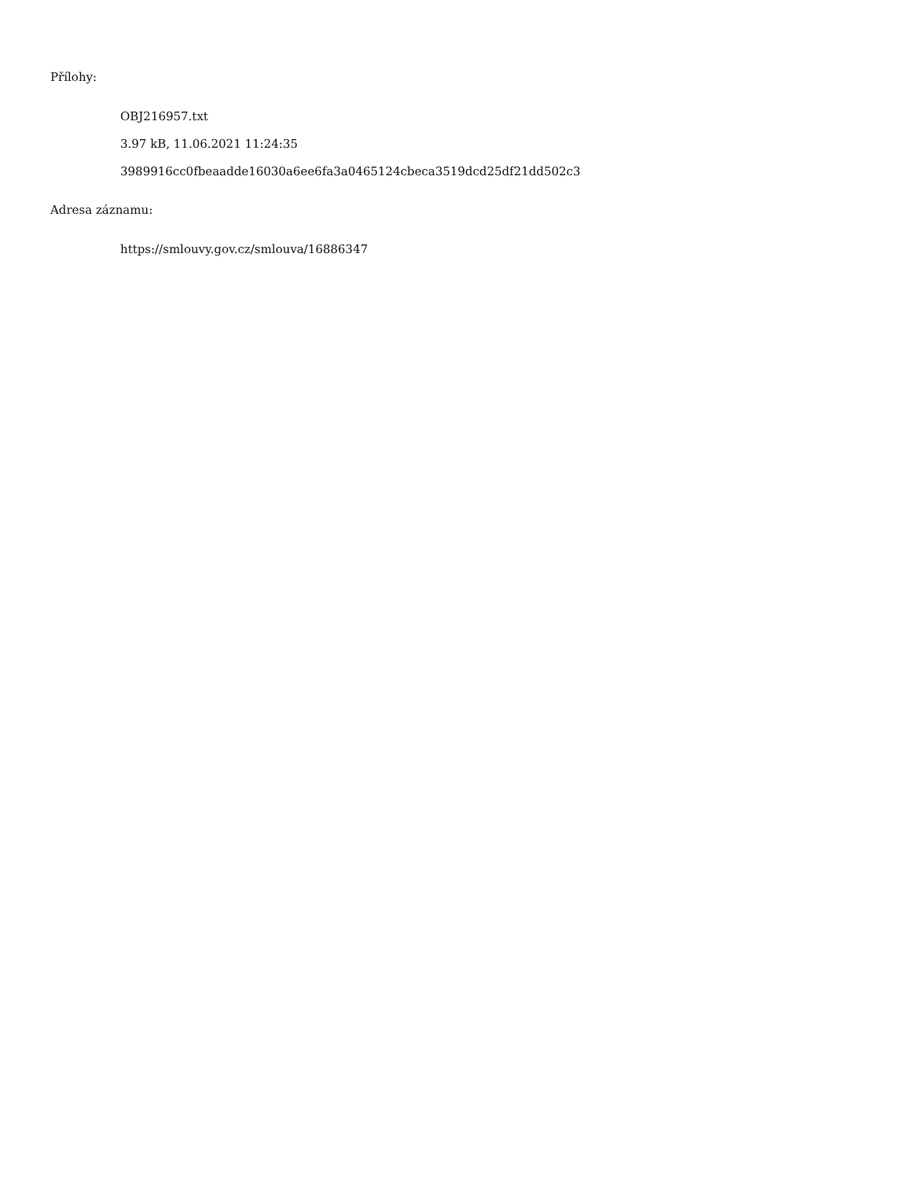Přílohy:
OBJ216957.txt
3.97 kB, 11.06.2021 11:24:35
3989916cc0fbeaadde16030a6ee6fa3a0465124cbeca3519dcd25df21dd502c3
Adresa záznamu:
https://smlouvy.gov.cz/smlouva/16886347